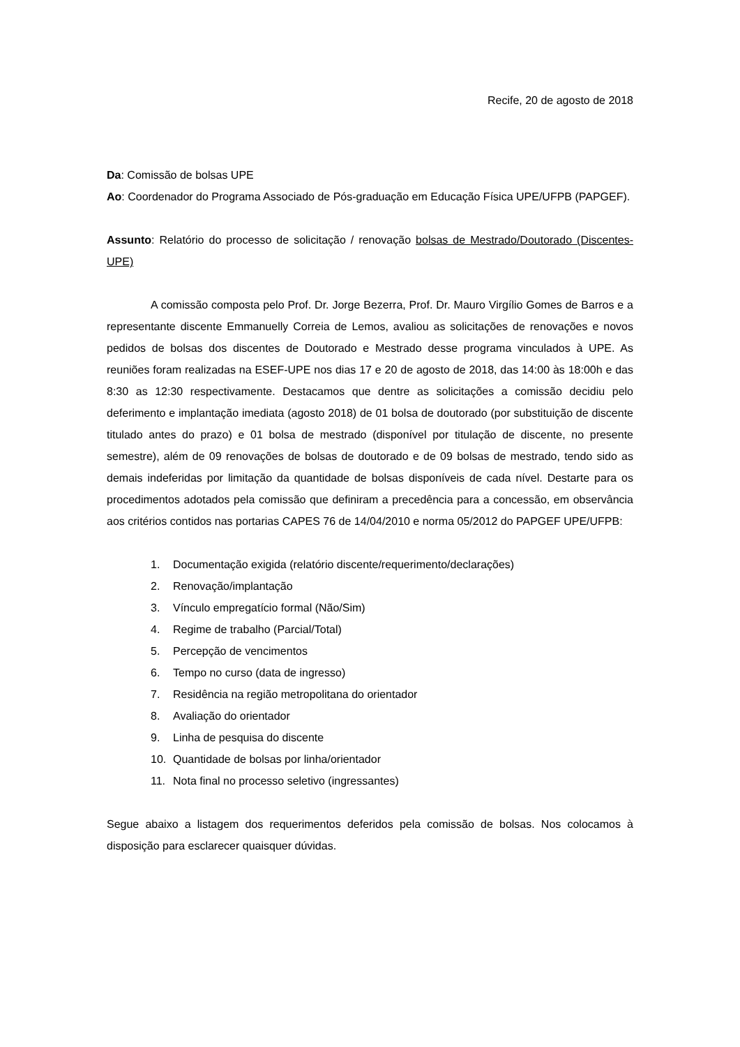Recife, 20 de agosto de 2018
Da: Comissão de bolsas UPE
Ao: Coordenador do Programa Associado de Pós-graduação em Educação Física UPE/UFPB (PAPGEF).
Assunto: Relatório do processo de solicitação / renovação bolsas de Mestrado/Doutorado (Discentes-UPE)
A comissão composta pelo Prof. Dr. Jorge Bezerra, Prof. Dr. Mauro Virgílio Gomes de Barros e a representante discente Emmanuelly Correia de Lemos, avaliou as solicitações de renovações e novos pedidos de bolsas dos discentes de Doutorado e Mestrado desse programa vinculados à UPE. As reuniões foram realizadas na ESEF-UPE nos dias 17 e 20 de agosto de 2018, das 14:00 às 18:00h e das 8:30 as 12:30 respectivamente. Destacamos que dentre as solicitações a comissão decidiu pelo deferimento e implantação imediata (agosto 2018) de 01 bolsa de doutorado (por substituição de discente titulado antes do prazo) e 01 bolsa de mestrado (disponível por titulação de discente, no presente semestre), além de 09 renovações de bolsas de doutorado e de 09 bolsas de mestrado, tendo sido as demais indeferidas por limitação da quantidade de bolsas disponíveis de cada nível. Destarte para os procedimentos adotados pela comissão que definiram a precedência para a concessão, em observância aos critérios contidos nas portarias CAPES 76 de 14/04/2010 e norma 05/2012 do PAPGEF UPE/UFPB:
1. Documentação exigida (relatório discente/requerimento/declarações)
2. Renovação/implantação
3. Vínculo empregatício formal (Não/Sim)
4. Regime de trabalho (Parcial/Total)
5. Percepção de vencimentos
6. Tempo no curso (data de ingresso)
7. Residência na região metropolitana do orientador
8. Avaliação do orientador
9. Linha de pesquisa do discente
10. Quantidade de bolsas por linha/orientador
11. Nota final no processo seletivo (ingressantes)
Segue abaixo a listagem dos requerimentos deferidos pela comissão de bolsas. Nos colocamos à disposição para esclarecer quaisquer dúvidas.